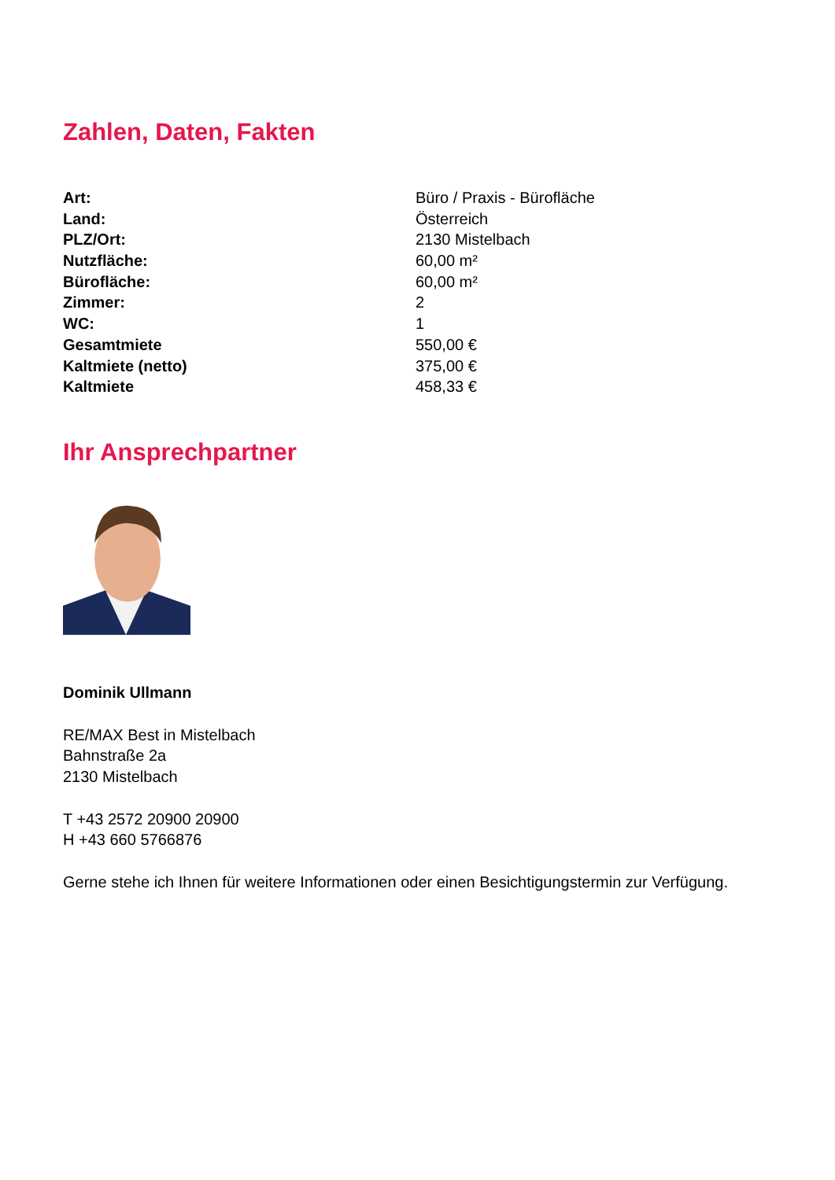Zahlen, Daten, Fakten
| Art: | Büro / Praxis - Bürofläche |
| Land: | Österreich |
| PLZ/Ort: | 2130 Mistelbach |
| Nutzfläche: | 60,00 m² |
| Bürofläche: | 60,00 m² |
| Zimmer: | 2 |
| WC: | 1 |
| Gesamtmiete | 550,00 € |
| Kaltmiete (netto) | 375,00 € |
| Kaltmiete | 458,33 € |
Ihr Ansprechpartner
Dominik Ullmann
RE/MAX Best in Mistelbach
Bahnstraße 2a
2130 Mistelbach
T +43 2572 20900 20900
H +43 660 5766876
Gerne stehe ich Ihnen für weitere Informationen oder einen Besichtigungstermin zur Verfügung.